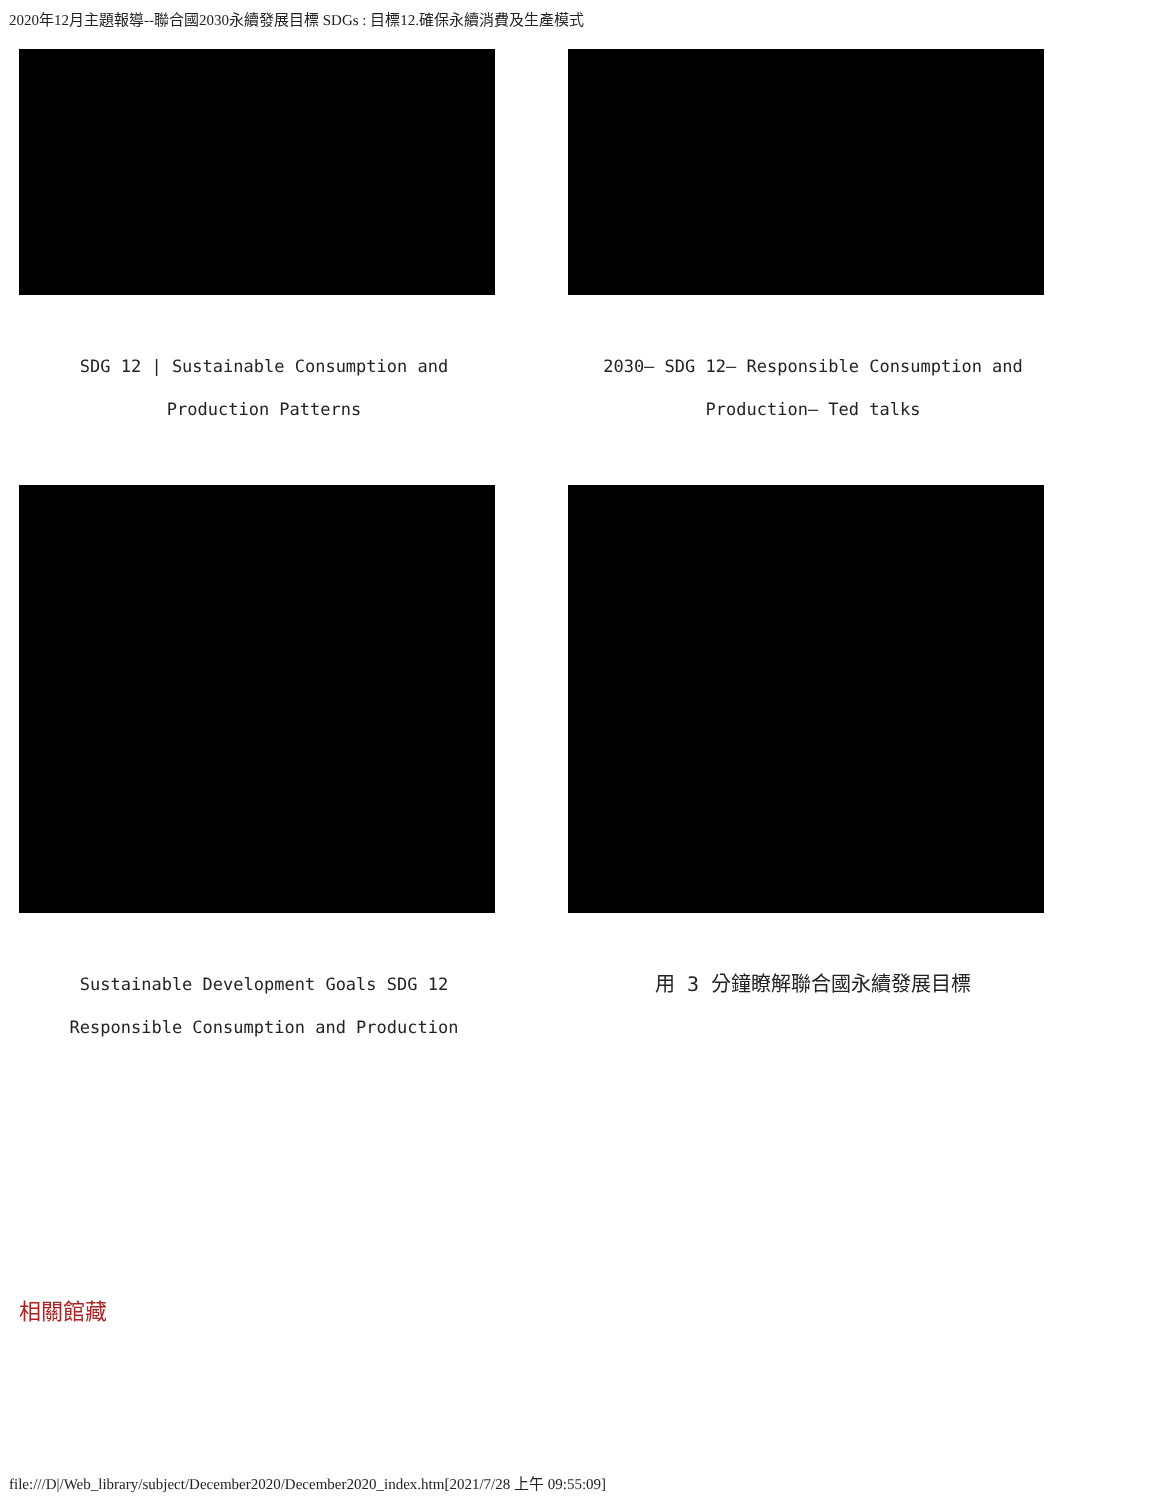2020年12月主題報導--聯合國2030永續發展目標 SDGs : 目標12.確保永續消費及生產模式
SDG 12 | Sustainable Consumption and
Production Patterns
2030– SDG 12– Responsible Consumption and
Production– Ted talks
Sustainable Development Goals SDG 12
Responsible Consumption and Production
用 3 分鐘瞭解聯合國永續發展目標
相關館藏
file:///D|/Web_library/subject/December2020/December2020_index.htm[2021/7/28 上午 09:55:09]